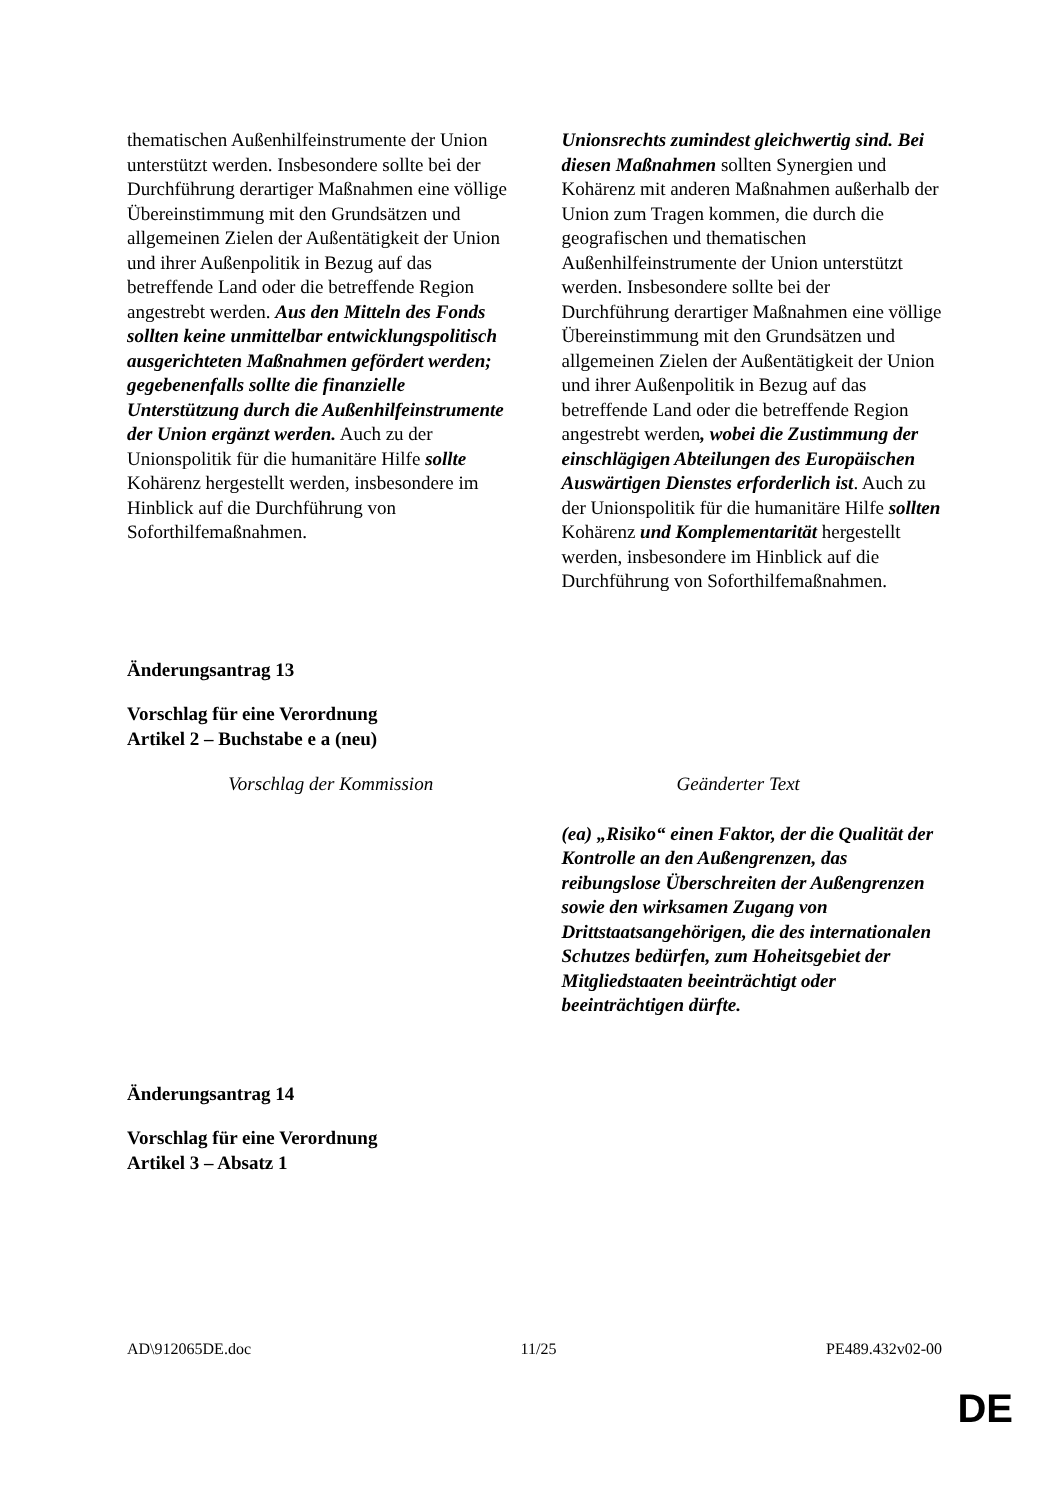| thematischen Außenhilfeinstrumente der Union unterstützt werden. Insbesondere sollte bei der Durchführung derartiger Maßnahmen eine völlige Übereinstimmung mit den Grundsätzen und allgemeinen Zielen der Außentätigkeit der Union und ihrer Außenpolitik in Bezug auf das betreffende Land oder die betreffende Region angestrebt werden. Aus den Mitteln des Fonds sollten keine unmittelbar entwicklungspolitisch ausgerichteten Maßnahmen gefördert werden; gegebenenfalls sollte die finanzielle Unterstützung durch die Außenhilfeinstrumente der Union ergänzt werden. Auch zu der Unionspolitik für die humanitäre Hilfe sollte Kohärenz hergestellt werden, insbesondere im Hinblick auf die Durchführung von Soforthilfemaßnahmen. | Unionsrechts zumindest gleichwertig sind. Bei diesen Maßnahmen sollten Synergien und Kohärenz mit anderen Maßnahmen außerhalb der Union zum Tragen kommen, die durch die geografischen und thematischen Außenhilfeinstrumente der Union unterstützt werden. Insbesondere sollte bei der Durchführung derartiger Maßnahmen eine völlige Übereinstimmung mit den Grundsätzen und allgemeinen Zielen der Außentätigkeit der Union und ihrer Außenpolitik in Bezug auf das betreffende Land oder die betreffende Region angestrebt werden , wobei die Zustimmung der einschlägigen Abteilungen des Europäischen Auswärtigen Dienstes erforderlich ist . Auch zu der Unionspolitik für die humanitäre Hilfe sollten Kohärenz und Komplementarität hergestellt werden, insbesondere im Hinblick auf die Durchführung von Soforthilfemaßnahmen. |
Änderungsantrag 13
Vorschlag für eine Verordnung
Artikel 2 – Buchstabe e a (neu)
| Vorschlag der Kommission | Geänderter Text |
| --- | --- |
| | (ea) „Risiko“ einen Faktor, der die Qualität der Kontrolle an den Außengrenzen, das reibungslose Überschreiten der Außengrenzen sowie den wirksamen Zugang von Drittstaatsangehörigen, die des internationalen Schutzes bedürfen, zum Hoheitsgebiet der Mitgliedstaaten beeinträchtigt oder beeinträchtigen dürfte. |
Änderungsantrag 14
Vorschlag für eine Verordnung
Artikel 3 – Absatz 1
AD\912065DE.doc 11/25 PE489.432v02-00
DE